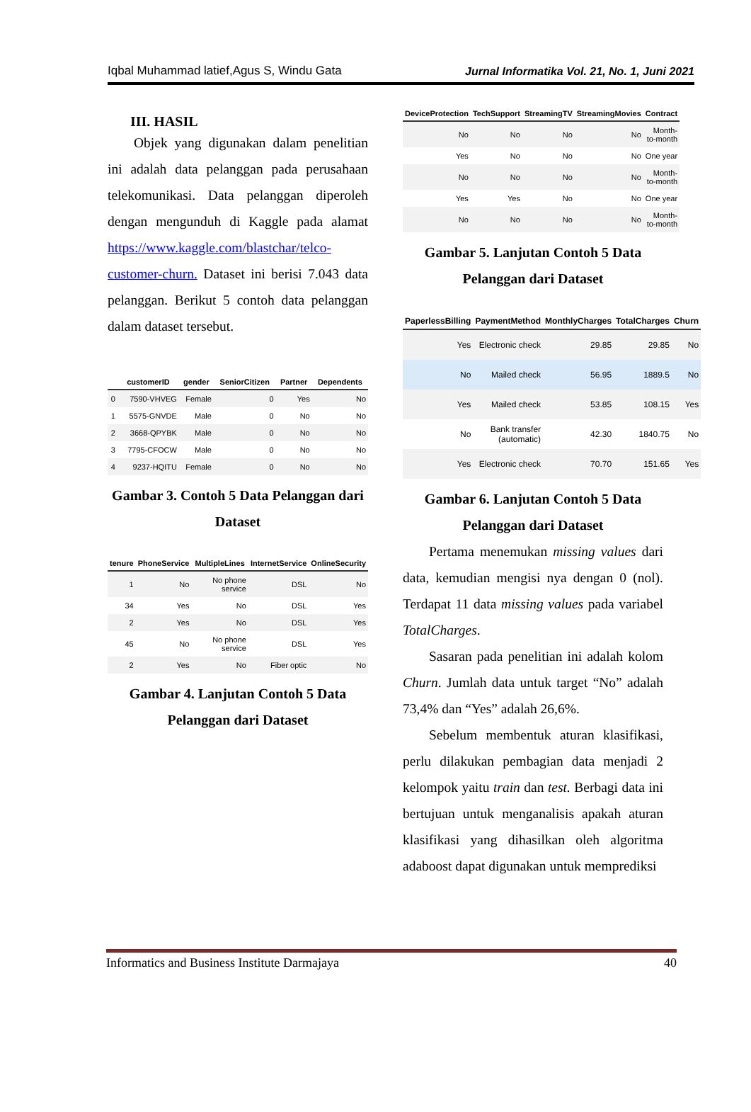Iqbal Muhammad latief,Agus S, Windu Gata Jurnal Informatika Vol. 21, No. 1, Juni 2021
III. HASIL
Objek yang digunakan dalam penelitian ini adalah data pelanggan pada perusahaan telekomunikasi. Data pelanggan diperoleh dengan mengunduh di Kaggle pada alamat https://www.kaggle.com/blastchar/telco-customer-churn. Dataset ini berisi 7.043 data pelanggan. Berikut 5 contoh data pelanggan dalam dataset tersebut.
| | customerID | gender | SeniorCitizen | Partner | Dependents |
| --- | --- | --- | --- | --- | --- |
| 0 | 7590-VHVEG | Female | 0 | Yes | No |
| 1 | 5575-GNVDE | Male | 0 | No | No |
| 2 | 3668-QPYBK | Male | 0 | No | No |
| 3 | 7795-CFOCW | Male | 0 | No | No |
| 4 | 9237-HQITU | Female | 0 | No | No |
Gambar 3. Contoh 5 Data Pelanggan dari Dataset
| tenure | PhoneService | MultipleLines | InternetService | OnlineSecurity |
| --- | --- | --- | --- | --- |
| 1 | No | No phone service | DSL | No |
| 34 | Yes | No | DSL | Yes |
| 2 | Yes | No | DSL | Yes |
| 45 | No | No phone service | DSL | Yes |
| 2 | Yes | No | Fiber optic | No |
Gambar 4. Lanjutan Contoh 5 Data Pelanggan dari Dataset
| DeviceProtection | TechSupport | StreamingTV | StreamingMovies | Contract |
| --- | --- | --- | --- | --- |
| No | No | No | No | Month-to-month |
| Yes | No | No | No | One year |
| No | No | No | No | Month-to-month |
| Yes | Yes | No | No | One year |
| No | No | No | No | Month-to-month |
Gambar 5. Lanjutan Contoh 5 Data Pelanggan dari Dataset
| PaperlessBilling | PaymentMethod | MonthlyCharges | TotalCharges | Churn |
| --- | --- | --- | --- | --- |
| Yes | Electronic check | 29.85 | 29.85 | No |
| No | Mailed check | 56.95 | 1889.5 | No |
| Yes | Mailed check | 53.85 | 108.15 | Yes |
| No | Bank transfer (automatic) | 42.30 | 1840.75 | No |
| Yes | Electronic check | 70.70 | 151.65 | Yes |
Gambar 6. Lanjutan Contoh 5 Data Pelanggan dari Dataset
Pertama menemukan missing values dari data, kemudian mengisi nya dengan 0 (nol). Terdapat 11 data missing values pada variabel TotalCharges.
Sasaran pada penelitian ini adalah kolom Churn. Jumlah data untuk target “No” adalah 73,4% dan “Yes” adalah 26,6%.
Sebelum membentuk aturan klasifikasi, perlu dilakukan pembagian data menjadi 2 kelompok yaitu train dan test. Berbagi data ini bertujuan untuk menganalisis apakah aturan klasifikasi yang dihasilkan oleh algoritma adaboost dapat digunakan untuk memprediksi
Informatics and Business Institute Darmajaya 40